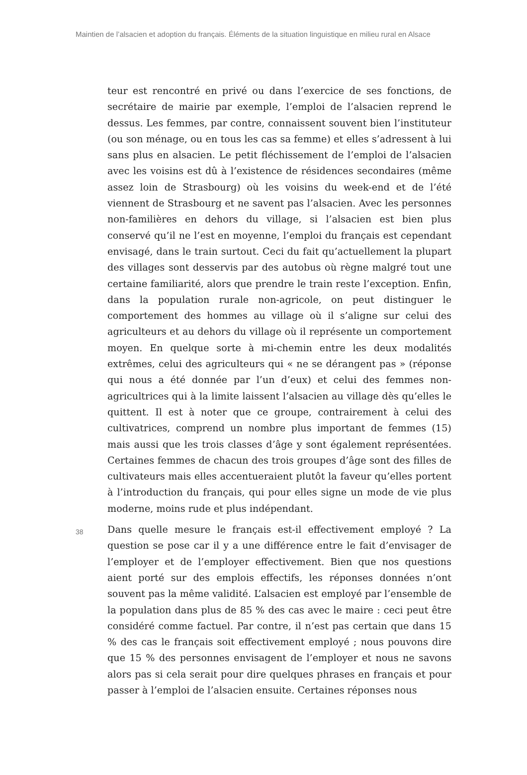Maintien de l’alsacien et adoption du français. Éléments de la situation linguistique en milieu rural en Alsace
teur est rencontré en privé ou dans l’exercice de ses fonctions, de secrétaire de mairie par exemple, l’emploi de l’alsacien reprend le dessus. Les femmes, par contre, connaissent souvent bien l’instituteur (ou son ménage, ou en tous les cas sa femme) et elles s’adressent à lui sans plus en alsacien. Le petit fléchissement de l’emploi de l’alsacien avec les voisins est dû à l’existence de résidences secondaires (même assez loin de Strasbourg) où les voisins du week-end et de l’été viennent de Strasbourg et ne savent pas l’alsacien. Avec les personnes non-familières en dehors du village, si l’alsacien est bien plus conservé qu’il ne l’est en moyenne, l’emploi du français est cependant envisagé, dans le train surtout. Ceci du fait qu’actuellement la plupart des villages sont desservis par des autobus où règne malgré tout une certaine familiarité, alors que prendre le train reste l’exception. Enfin, dans la population rurale non-agricole, on peut distinguer le comportement des hommes au village où il s’aligne sur celui des agriculteurs et au dehors du village où il représente un comportement moyen. En quelque sorte à mi-chemin entre les deux modalités extrêmes, celui des agriculteurs qui « ne se dérangent pas » (réponse qui nous a été donnée par l’un d’eux) et celui des femmes non-agricultrices qui à la limite laissent l’alsacien au village dès qu’elles le quittent. Il est à noter que ce groupe, contrairement à celui des cultivatrices, comprend un nombre plus important de femmes (15) mais aussi que les trois classes d’âge y sont également représentées. Certaines femmes de chacun des trois groupes d’âge sont des filles de cultivateurs mais elles accentueraient plutôt la faveur qu’elles portent à l’introduction du français, qui pour elles signe un mode de vie plus moderne, moins rude et plus indépendant.
38
Dans quelle mesure le français est-il effectivement employé ? La question se pose car il y a une différence entre le fait d’envisager de l’employer et de l’employer effectivement. Bien que nos questions aient porté sur des emplois effectifs, les réponses données n’ont souvent pas la même validité. L’alsacien est employé par l’ensemble de la population dans plus de 85 % des cas avec le maire : ceci peut être considéré comme factuel. Par contre, il n’est pas certain que dans 15 % des cas le français soit effectivement employé ; nous pouvons dire que 15 % des personnes envisagent de l’employer et nous ne savons alors pas si cela serait pour dire quelques phrases en français et pour passer à l’emploi de l’alsacien ensuite. Certaines réponses nous